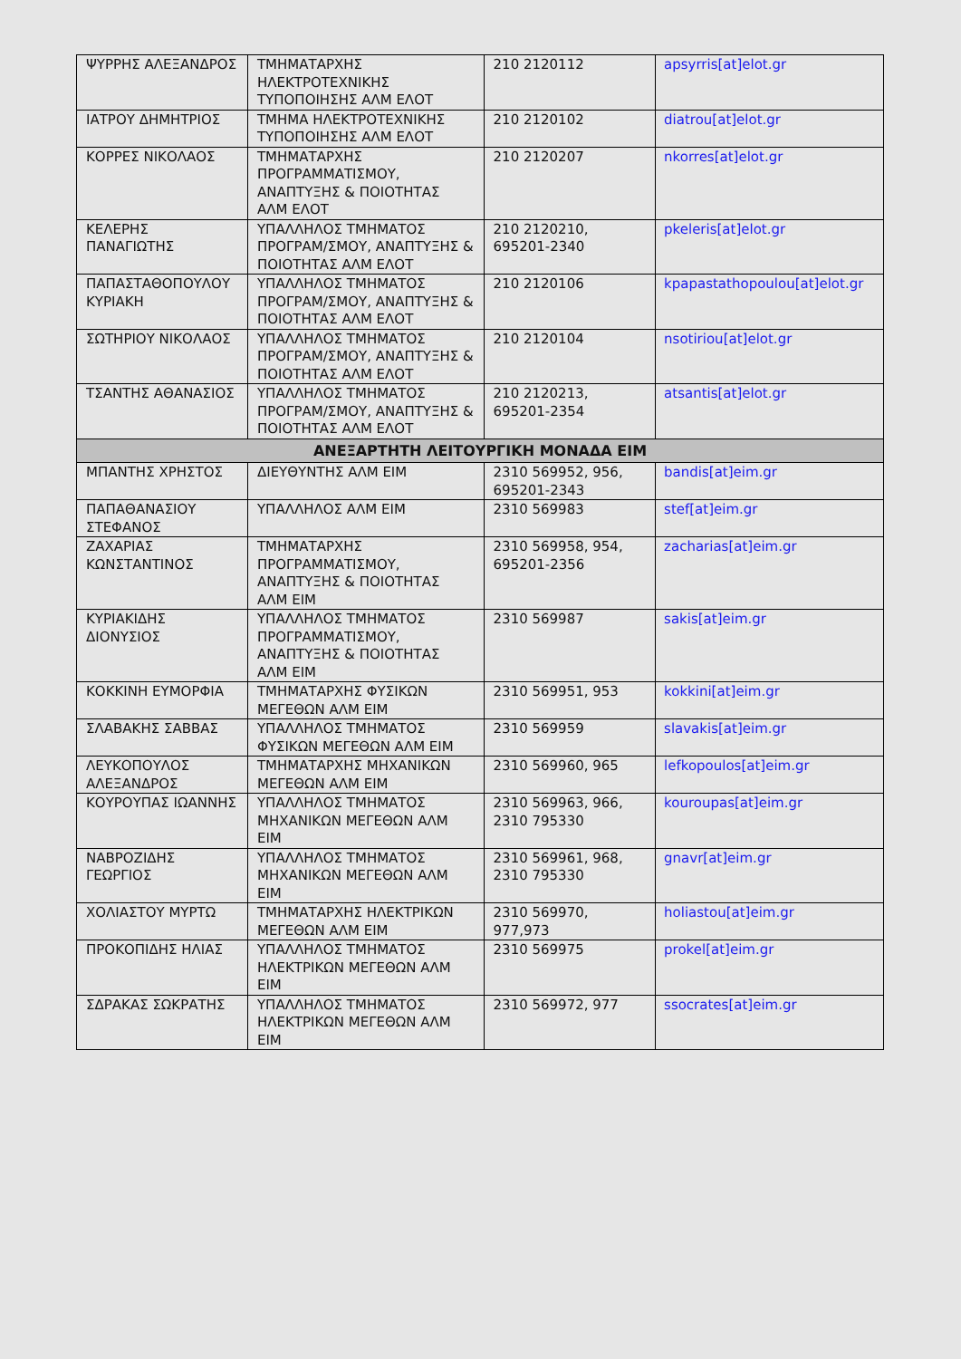| ΨΥΡΡΗΣ ΑΛΕΞΑΝΔΡΟΣ | ΤΜΗΜΑΤΑΡΧΗΣ ΗΛΕΚΤΡΟΤΕΧΝΙΚΗΣ ΤΥΠΟΠΟΙΗΣΗΣ ΑΛΜ ΕΛΟΤ | 210 2120112 | apsyrris[at]elot.gr |
| ΙΑΤΡΟΥ ΔΗΜΗΤΡΙΟΣ | ΤΜΗΜΑ ΗΛΕΚΤΡΟΤΕΧΝΙΚΗΣ ΤΥΠΟΠΟΙΗΣΗΣ ΑΛΜ ΕΛΟΤ | 210 2120102 | diatrou[at]elot.gr |
| ΚΟΡΡΕΣ ΝΙΚΟΛΑΟΣ | ΤΜΗΜΑΤΑΡΧΗΣ ΠΡΟΓΡΑΜΜΑΤΙΣΜΟΥ, ΑΝΑΠΤΥΞΗΣ & ΠΟΙΟΤΗΤΑΣ ΑΛΜ ΕΛΟΤ | 210 2120207 | nkorres[at]elot.gr |
| ΚΕΛΕΡΗΣ ΠΑΝΑΓΙΩΤΗΣ | ΥΠΑΛΛΗΛΟΣ ΤΜΗΜΑΤΟΣ ΠΡΟΓΡΑΜ/ΣΜΟΥ, ΑΝΑΠΤΥΞΗΣ & ΠΟΙΟΤΗΤΑΣ ΑΛΜ ΕΛΟΤ | 210 2120210, 695201-2340 | pkeleris[at]elot.gr |
| ΠΑΠΑΣΤΑΘΟΠΟΥΛΟΥ ΚΥΡΙΑΚΗ | ΥΠΑΛΛΗΛΟΣ ΤΜΗΜΑΤΟΣ ΠΡΟΓΡΑΜ/ΣΜΟΥ, ΑΝΑΠΤΥΞΗΣ & ΠΟΙΟΤΗΤΑΣ ΑΛΜ ΕΛΟΤ | 210 2120106 | kpapastathopoulou[at]elot.gr |
| ΣΩΤΗΡΙΟΥ ΝΙΚΟΛΑΟΣ | ΥΠΑΛΛΗΛΟΣ ΤΜΗΜΑΤΟΣ ΠΡΟΓΡΑΜ/ΣΜΟΥ, ΑΝΑΠΤΥΞΗΣ & ΠΟΙΟΤΗΤΑΣ ΑΛΜ ΕΛΟΤ | 210 2120104 | nsotiriou[at]elot.gr |
| ΤΣΑΝΤΗΣ ΑΘΑΝΑΣΙΟΣ | ΥΠΑΛΛΗΛΟΣ ΤΜΗΜΑΤΟΣ ΠΡΟΓΡΑΜ/ΣΜΟΥ, ΑΝΑΠΤΥΞΗΣ & ΠΟΙΟΤΗΤΑΣ ΑΛΜ ΕΛΟΤ | 210 2120213, 695201-2354 | atsantis[at]elot.gr |
| ΑΝΕΞΑΡΤΗΤΗ ΛΕΙΤΟΥΡΓΙΚΗ ΜΟΝΑΔΑ ΕΙΜ | | | |
| ΜΠΑΝΤΗΣ ΧΡΗΣΤΟΣ | ΔΙΕΥΘΥΝΤΗΣ ΑΛΜ ΕΙΜ | 2310 569952, 956, 695201-2343 | bandis[at]eim.gr |
| ΠΑΠΑΘΑΝΑΣΙΟΥ ΣΤΕΦΑΝΟΣ | ΥΠΑΛΛΗΛΟΣ ΑΛΜ ΕΙΜ | 2310 569983 | stef[at]eim.gr |
| ΖΑΧΑΡΙΑΣ ΚΩΝΣΤΑΝΤΙΝΟΣ | ΤΜΗΜΑΤΑΡΧΗΣ ΠΡΟΓΡΑΜΜΑΤΙΣΜΟΥ, ΑΝΑΠΤΥΞΗΣ & ΠΟΙΟΤΗΤΑΣ ΑΛΜ ΕΙΜ | 2310 569958, 954, 695201-2356 | zacharias[at]eim.gr |
| ΚΥΡΙΑΚΙΔΗΣ ΔΙΟΝΥΣΙΟΣ | ΥΠΑΛΛΗΛΟΣ ΤΜΗΜΑΤΟΣ ΠΡΟΓΡΑΜΜΑΤΙΣΜΟΥ, ΑΝΑΠΤΥΞΗΣ & ΠΟΙΟΤΗΤΑΣ ΑΛΜ ΕΙΜ | 2310 569987 | sakis[at]eim.gr |
| ΚΟΚΚΙΝΗ ΕΥΜΟΡΦΙΑ | ΤΜΗΜΑΤΑΡΧΗΣ ΦΥΣΙΚΩΝ ΜΕΓΕΘΩΝ ΑΛΜ ΕΙΜ | 2310 569951, 953 | kokkini[at]eim.gr |
| ΣΛΑΒΑΚΗΣ ΣΑΒΒΑΣ | ΥΠΑΛΛΗΛΟΣ ΤΜΗΜΑΤΟΣ ΦΥΣΙΚΩΝ ΜΕΓΕΘΩΝ ΑΛΜ ΕΙΜ | 2310 569959 | slavakis[at]eim.gr |
| ΛΕΥΚΟΠΟΥΛΟΣ ΑΛΕΞΑΝΔΡΟΣ | ΤΜΗΜΑΤΑΡΧΗΣ ΜΗΧΑΝΙΚΩΝ ΜΕΓΕΘΩΝ ΑΛΜ ΕΙΜ | 2310 569960, 965 | lefkopoulos[at]eim.gr |
| ΚΟΥΡΟΥΠΑΣ ΙΩΑΝΝΗΣ | ΥΠΑΛΛΗΛΟΣ ΤΜΗΜΑΤΟΣ ΜΗΧΑΝΙΚΩΝ ΜΕΓΕΘΩΝ ΑΛΜ ΕΙΜ | 2310 569963, 966, 2310 795330 | kouroupas[at]eim.gr |
| ΝΑΒΡΟΖΙΔΗΣ ΓΕΩΡΓΙΟΣ | ΥΠΑΛΛΗΛΟΣ ΤΜΗΜΑΤΟΣ ΜΗΧΑΝΙΚΩΝ ΜΕΓΕΘΩΝ ΑΛΜ ΕΙΜ | 2310 569961, 968, 2310 795330 | gnavr[at]eim.gr |
| ΧΟΛΙΑΣΤΟΥ ΜΥΡΤΩ | ΤΜΗΜΑΤΑΡΧΗΣ ΗΛΕΚΤΡΙΚΩΝ ΜΕΓΕΘΩΝ ΑΛΜ ΕΙΜ | 2310 569970, 977,973 | holiastou[at]eim.gr |
| ΠΡΟΚΟΠΙΔΗΣ ΗΛΙΑΣ | ΥΠΑΛΛΗΛΟΣ ΤΜΗΜΑΤΟΣ ΗΛΕΚΤΡΙΚΩΝ ΜΕΓΕΘΩΝ ΑΛΜ ΕΙΜ | 2310 569975 | prokel[at]eim.gr |
| ΣΔΡΑΚΑΣ ΣΩΚΡΑΤΗΣ | ΥΠΑΛΛΗΛΟΣ ΤΜΗΜΑΤΟΣ ΗΛΕΚΤΡΙΚΩΝ ΜΕΓΕΘΩΝ ΑΛΜ ΕΙΜ | 2310 569972, 977 | ssocrates[at]eim.gr |